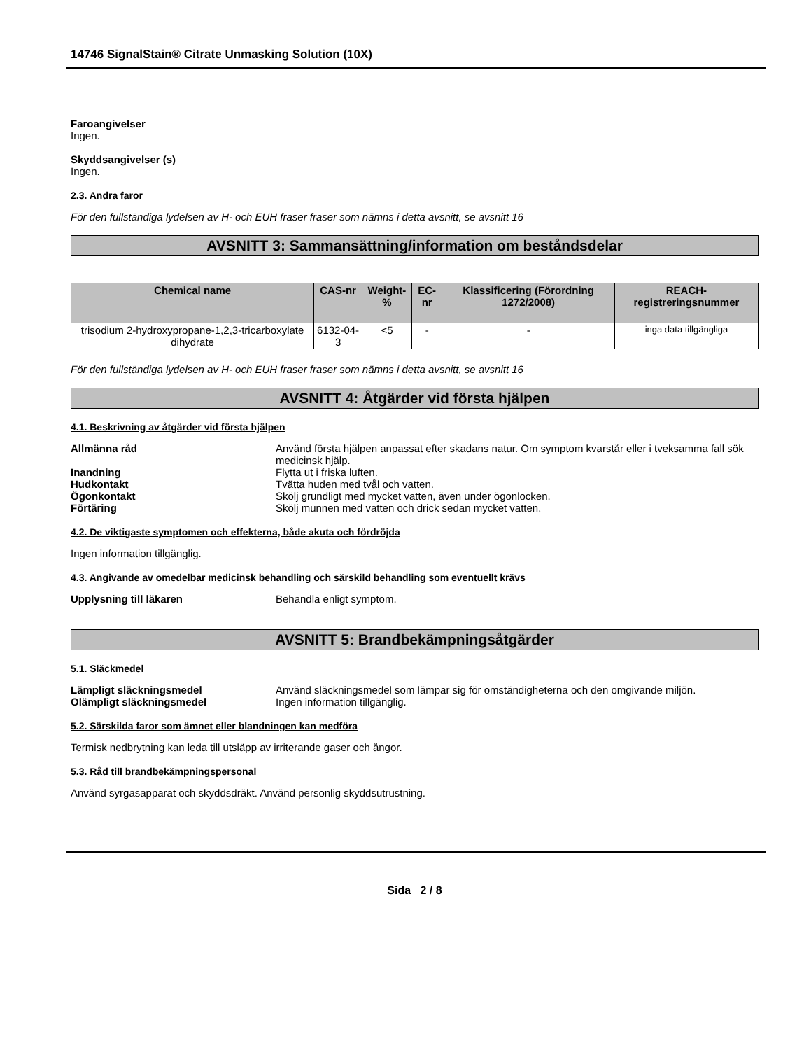14746 SignalStain® Citrate Unmasking Solution (10X)
Faroangivelser
Ingen.
Skyddsangivelser (s)
Ingen.
2.3. Andra faror
För den fullständiga lydelsen av H- och EUH fraser fraser som nämns i detta avsnitt, se avsnitt 16
AVSNITT 3: Sammansättning/information om beståndsdelar
| Chemical name | CAS-nr | Weight-% | EC-nr | Klassificering (Förordning 1272/2008) | REACH-registreringsnummer |
| --- | --- | --- | --- | --- | --- |
| trisodium 2-hydroxypropane-1,2,3-tricarboxylate dihydrate | 6132-04-3 | <5 | - | - | inga data tillgängliga |
För den fullständiga lydelsen av H- och EUH fraser fraser som nämns i detta avsnitt, se avsnitt 16
AVSNITT 4: Åtgärder vid första hjälpen
4.1. Beskrivning av åtgärder vid första hjälpen
Allmänna råd Använd första hjälpen anpassat efter skadans natur. Om symptom kvarstår eller i tveksamma fall sök medicinsk hjälp.
Inandning Flytta ut i friska luften.
Hudkontakt Tvätta huden med tvål och vatten.
Ögonkontakt Skölj grundligt med mycket vatten, även under ögonlocken.
Förtäring Skölj munnen med vatten och drick sedan mycket vatten.
4.2. De viktigaste symptomen och effekterna, både akuta och fördröjda
Ingen information tillgänglig.
4.3. Angivande av omedelbar medicinsk behandling och särskild behandling som eventuellt krävs
Upplysning till läkaren Behandla enligt symptom.
AVSNITT 5: Brandbekämpningsåtgärder
5.1. Släckmedel
Lämpligt släckningsmedel Använd släckningsmedel som lämpar sig för omständigheterna och den omgivande miljön.
Olämpligt släckningsmedel Ingen information tillgänglig.
5.2. Särskilda faror som ämnet eller blandningen kan medföra
Termisk nedbrytning kan leda till utsläpp av irriterande gaser och ångor.
5.3. Råd till brandbekämpningspersonal
Använd syrgasapparat och skyddsdräkt. Använd personlig skyddsutrustning.
Sida 2 / 8